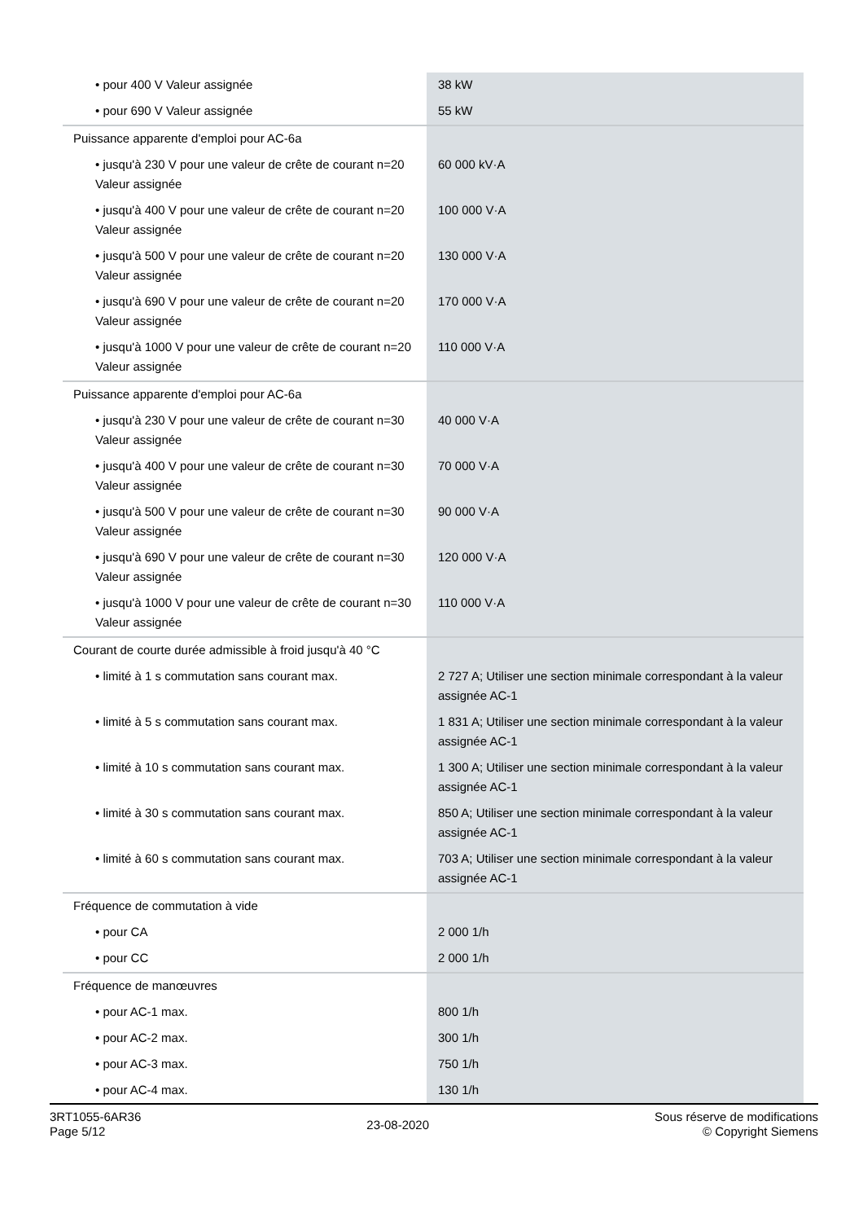| • pour 400 V Valeur assignée | 38 kW |
| • pour 690 V Valeur assignée | 55 kW |
| Puissance apparente d'emploi pour AC-6a | |
| • jusqu'à 230 V pour une valeur de crête de courant n=20 Valeur assignée | 60 000 kV·A |
| • jusqu'à 400 V pour une valeur de crête de courant n=20 Valeur assignée | 100 000 V·A |
| • jusqu'à 500 V pour une valeur de crête de courant n=20 Valeur assignée | 130 000 V·A |
| • jusqu'à 690 V pour une valeur de crête de courant n=20 Valeur assignée | 170 000 V·A |
| • jusqu'à 1000 V pour une valeur de crête de courant n=20 Valeur assignée | 110 000 V·A |
| Puissance apparente d'emploi pour AC-6a | |
| • jusqu'à 230 V pour une valeur de crête de courant n=30 Valeur assignée | 40 000 V·A |
| • jusqu'à 400 V pour une valeur de crête de courant n=30 Valeur assignée | 70 000 V·A |
| • jusqu'à 500 V pour une valeur de crête de courant n=30 Valeur assignée | 90 000 V·A |
| • jusqu'à 690 V pour une valeur de crête de courant n=30 Valeur assignée | 120 000 V·A |
| • jusqu'à 1000 V pour une valeur de crête de courant n=30 Valeur assignée | 110 000 V·A |
| Courant de courte durée admissible à froid jusqu'à 40 °C | |
| • limité à 1 s commutation sans courant max. | 2 727 A; Utiliser une section minimale correspondant à la valeur assignée AC-1 |
| • limité à 5 s commutation sans courant max. | 1 831 A; Utiliser une section minimale correspondant à la valeur assignée AC-1 |
| • limité à 10 s commutation sans courant max. | 1 300 A; Utiliser une section minimale correspondant à la valeur assignée AC-1 |
| • limité à 30 s commutation sans courant max. | 850 A; Utiliser une section minimale correspondant à la valeur assignée AC-1 |
| • limité à 60 s commutation sans courant max. | 703 A; Utiliser une section minimale correspondant à la valeur assignée AC-1 |
| Fréquence de commutation à vide | |
| • pour CA | 2 000 1/h |
| • pour CC | 2 000 1/h |
| Fréquence de manœuvres | |
| • pour AC-1 max. | 800 1/h |
| • pour AC-2 max. | 300 1/h |
| • pour AC-3 max. | 750 1/h |
| • pour AC-4 max. | 130 1/h |
3RT1055-6AR36
Page 5/12
23-08-2020
Sous réserve de modifications
© Copyright Siemens